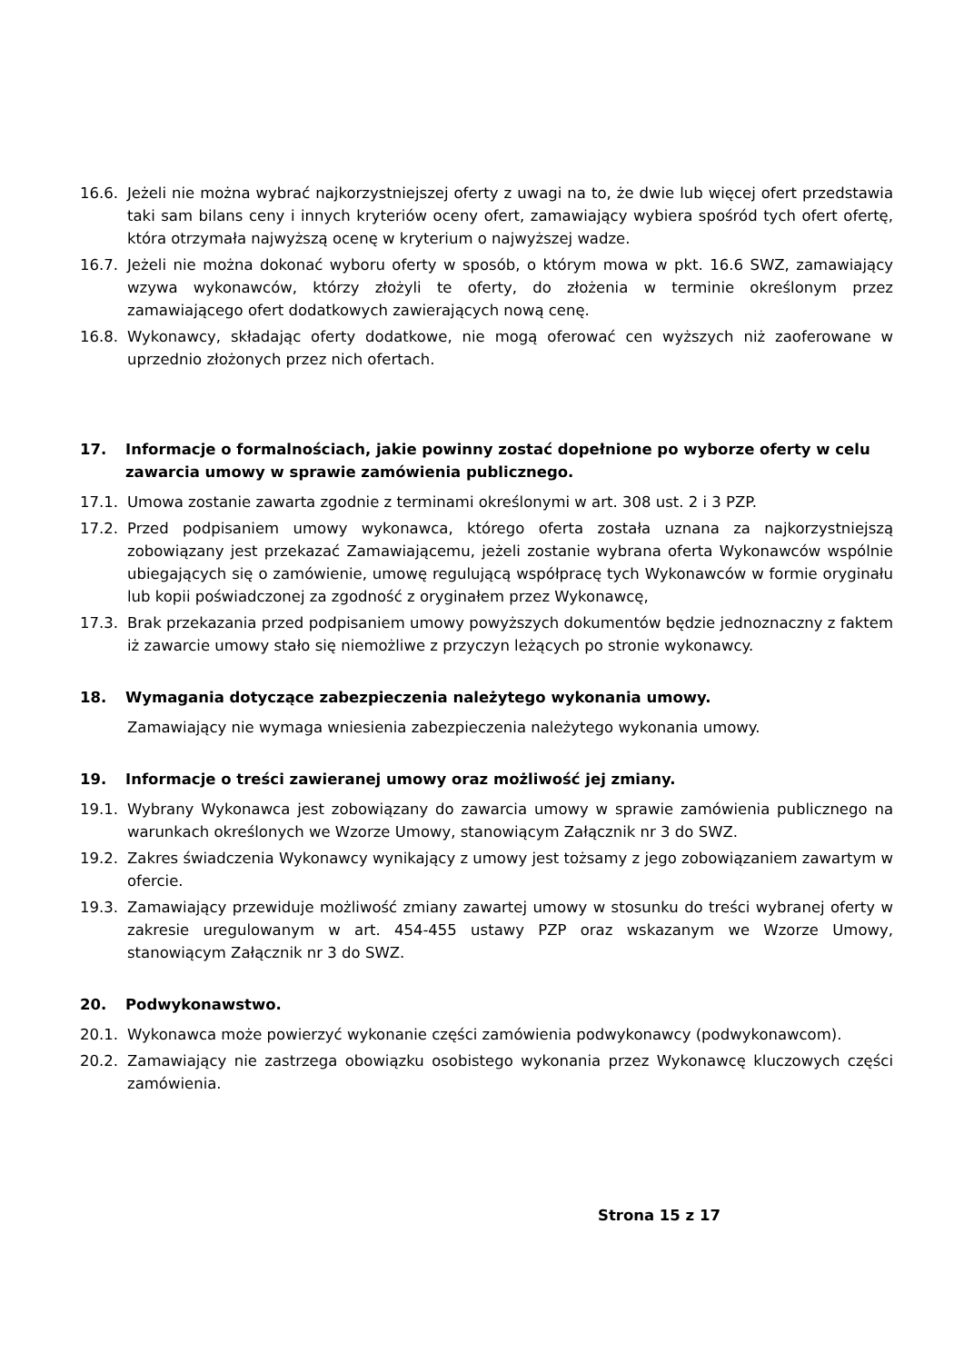16.6. Jeżeli nie można wybrać najkorzystniejszej oferty z uwagi na to, że dwie lub więcej ofert przedstawia taki sam bilans ceny i innych kryteriów oceny ofert, zamawiający wybiera spośród tych ofert ofertę, która otrzymała najwyższą ocenę w kryterium o najwyższej wadze.
16.7. Jeżeli nie można dokonać wyboru oferty w sposób, o którym mowa w pkt. 16.6 SWZ, zamawiający wzywa wykonawców, którzy złożyli te oferty, do złożenia w terminie określonym przez zamawiającego ofert dodatkowych zawierających nową cenę.
16.8. Wykonawcy, składając oferty dodatkowe, nie mogą oferować cen wyższych niż zaoferowane w uprzednio złożonych przez nich ofertach.
17. Informacje o formalnościach, jakie powinny zostać dopełnione po wyborze oferty w celu zawarcia umowy w sprawie zamówienia publicznego.
17.1. Umowa zostanie zawarta zgodnie z terminami określonymi w art. 308 ust. 2 i 3 PZP.
17.2. Przed podpisaniem umowy wykonawca, którego oferta została uznana za najkorzystniejszą zobowiązany jest przekazać Zamawiającemu, jeżeli zostanie wybrana oferta Wykonawców wspólnie ubiegających się o zamówienie, umowę regulującą współpracę tych Wykonawców w formie oryginału lub kopii poświadczonej za zgodność z oryginałem przez Wykonawcę,
17.3. Brak przekazania przed podpisaniem umowy powyższych dokumentów będzie jednoznaczny z faktem iż zawarcie umowy stało się niemożliwe z przyczyn leżących po stronie wykonawcy.
18. Wymagania dotyczące zabezpieczenia należytego wykonania umowy.
Zamawiający nie wymaga wniesienia zabezpieczenia należytego wykonania umowy.
19. Informacje o treści zawieranej umowy oraz możliwość jej zmiany.
19.1. Wybrany Wykonawca jest zobowiązany do zawarcia umowy w sprawie zamówienia publicznego na warunkach określonych we Wzorze Umowy, stanowiącym Załącznik nr 3 do SWZ.
19.2. Zakres świadczenia Wykonawcy wynikający z umowy jest tożsamy z jego zobowiązaniem zawartym w ofercie.
19.3. Zamawiający przewiduje możliwość zmiany zawartej umowy w stosunku do treści wybranej oferty w zakresie uregulowanym w art. 454-455 ustawy PZP oraz wskazanym we Wzorze Umowy, stanowiącym Załącznik nr 3 do SWZ.
20. Podwykonawstwo.
20.1. Wykonawca może powierzyć wykonanie części zamówienia podwykonawcy (podwykonawcom).
20.2. Zamawiający nie zastrzega obowiązku osobistego wykonania przez Wykonawcę kluczowych części zamówienia.
Strona 15 z 17